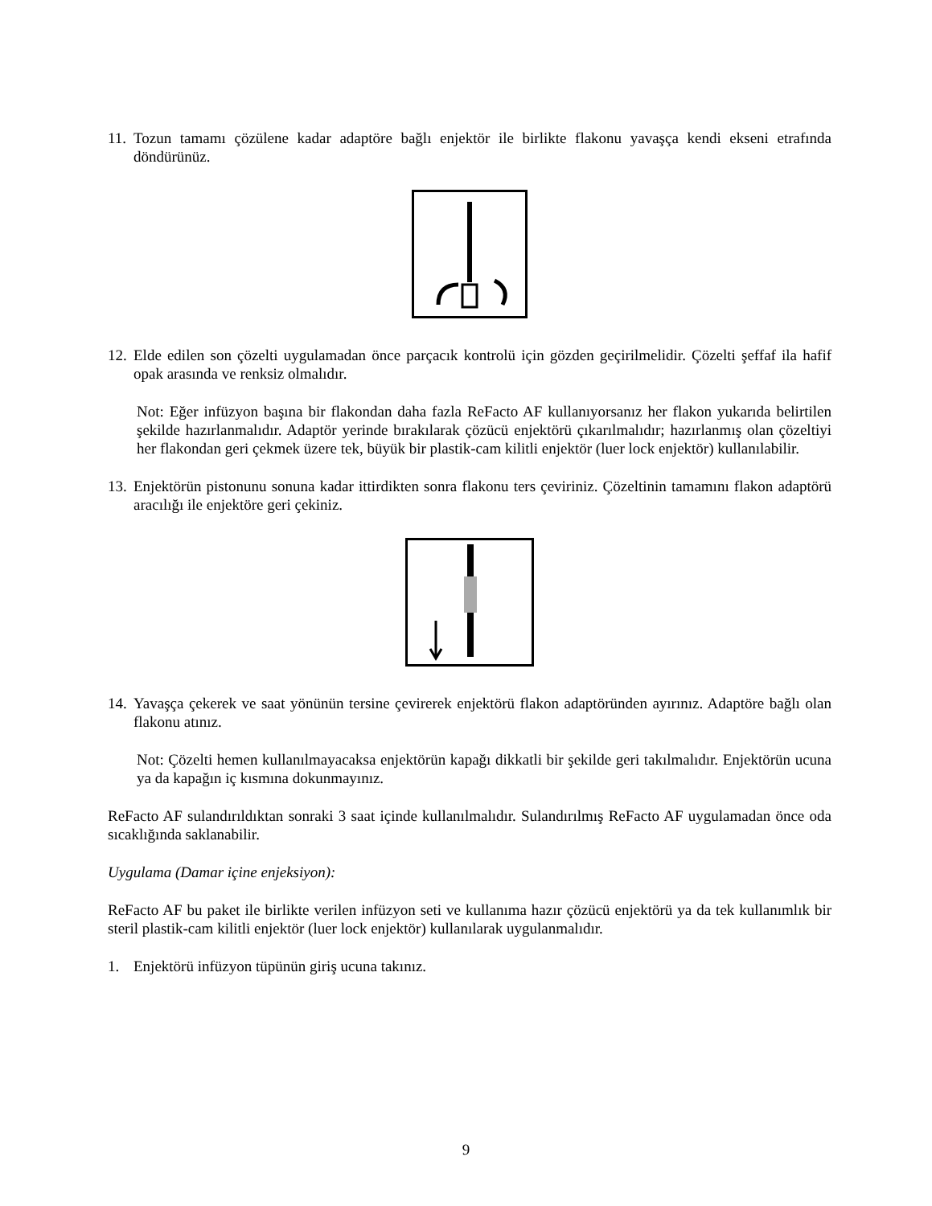11. Tozun tamamı çözülene kadar adaptöre bağlı enjektör ile birlikte flakonu yavaşça kendi ekseni etrafında döndürünüz.
12. Elde edilen son çözelti uygulamadan önce parçacık kontrolü için gözden geçirilmelidir. Çözelti şeffaf ila hafif opak arasında ve renksiz olmalıdır.
Not: Eğer infüzyon başına bir flakondan daha fazla ReFacto AF kullanıyorsanız her flakon yukarıda belirtilen şekilde hazırlanmalıdır. Adaptör yerinde bırakılarak çözücü enjektörü çıkarılmalıdır; hazırlanmış olan çözeltiyi her flakondan geri çekmek üzere tek, büyük bir plastik-cam kilitli enjektör (luer lock enjektör) kullanılabilir.
13. Enjektörün pistonunu sonuna kadar ittirdikten sonra flakonu ters çeviriniz. Çözeltinin tamamını flakon adaptörü aracılığı ile enjektöre geri çekiniz.
14. Yavaşça çekerek ve saat yönünün tersine çevirerek enjektörü flakon adaptöründen ayırınız. Adaptöre bağlı olan flakonu atınız.
Not: Çözelti hemen kullanılmayacaksa enjektörün kapağı dikkatli bir şekilde geri takılmalıdır. Enjektörün ucuna ya da kapağın iç kısmına dokunmayınız.
ReFacto AF sulandırıldıktan sonraki 3 saat içinde kullanılmalıdır. Sulandırılmış ReFacto AF uygulamadan önce oda sıcaklığında saklanabilir.
Uygulama (Damar içine enjeksiyon):
ReFacto AF bu paket ile birlikte verilen infüzyon seti ve kullanıma hazır çözücü enjektörü ya da tek kullanımlık bir steril plastik-cam kilitli enjektör (luer lock enjektör) kullanılarak uygulanmalıdır.
1. Enjektörü infüzyon tüpünün giriş ucuna takınız.
9